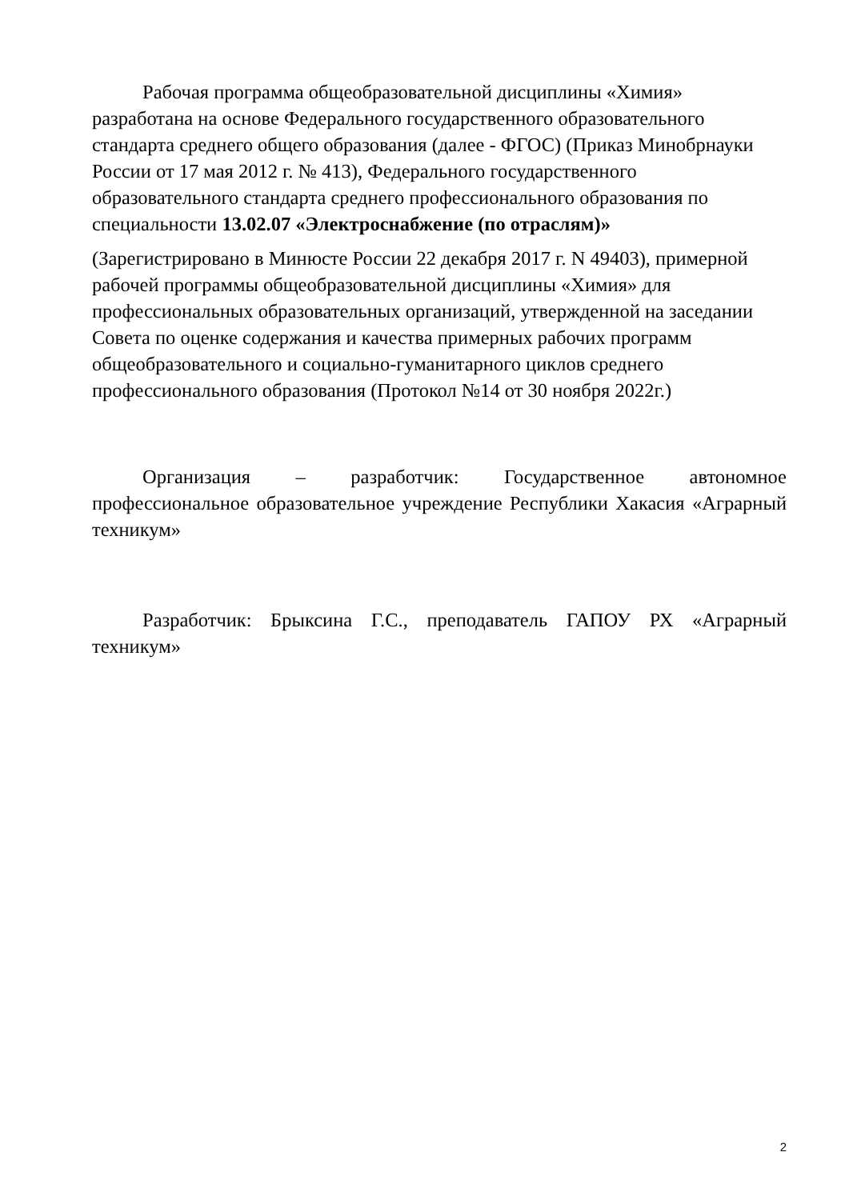Рабочая программа общеобразовательной дисциплины «Химия»
разработана на основе Федерального государственного образовательного
стандарта среднего общего образования (далее - ФГОС) (Приказ Минобрнауки
России от 17 мая 2012 г. № 413), Федерального государственного
образовательного стандарта среднего профессионального образования по
специальности 13.02.07 «Электроснабжение (по отраслям)»
(Зарегистрировано в Минюсте России 22 декабря 2017 г. N 49403), примерной
рабочей программы общеобразовательной дисциплины «Химия» для
профессиональных образовательных организаций, утвержденной на заседании
Совета по оценке содержания и качества примерных рабочих программ
общеобразовательного и социально-гуманитарного циклов среднего
профессионального образования (Протокол №14 от 30 ноября 2022г.)
Организация – разработчик: Государственное автономное профессиональное образовательное учреждение Республики Хакасия «Аграрный техникум»
Разработчик: Брыксина Г.С., преподаватель ГАПОУ РХ «Аграрный техникум»
2